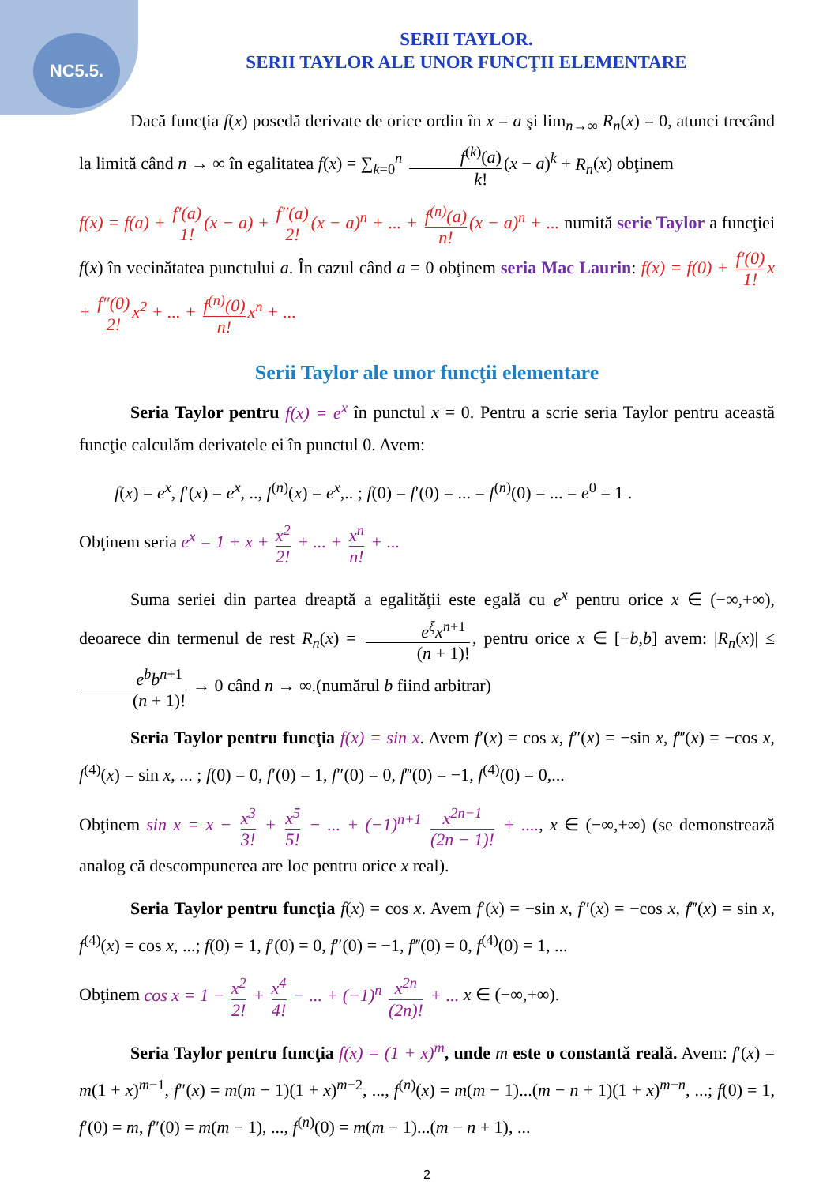NC5.5.
SERII TAYLOR.
SERII TAYLOR ALE UNOR FUNCŢII ELEMENTARE
Dacă funcţia f(x) posedă derivate de orice ordin în x = a şi lim<sub>n→∞</sub> R<sub>n</sub>(x) = 0, atunci trecând la limită când n → ∞ în egalitatea f(x) = ∑<sub>k=0</sub><sup>n</sup> f<sup>(k)</sup>(a) k! (x − a)<sup>k</sup> + R<sub>n</sub>(x) obţinem
f(x) = f(a) + f′(a) 1! (x − a) + f″(a) 2! (x − a)<sup>n</sup> + ... + f<sup>(n)</sup>(a) n! (x − a)<sup>n</sup> + ... numită serie Taylor a funcţiei f(x) în vecinătatea punctului a. În cazul când a = 0 obţinem seria Mac Laurin: f(x) = f(0) + f′(0) 1! x + f″(0) 2! x<sup>2</sup> + ... + f<sup>(n)</sup>(0) n! x<sup>n</sup> + ...
Serii Taylor ale unor funcţii elementare
Seria Taylor pentru f(x) = e<sup>x</sup> în punctul x = 0. Pentru a scrie seria Taylor pentru această funcţie calculăm derivatele ei în punctul 0. Avem:
f(x) = e<sup>x</sup>, f′(x) = e<sup>x</sup>, .., f<sup>(n)</sup>(x) = e<sup>x</sup>,.. ; f(0) = f′(0) = ... = f<sup>(n)</sup>(0) = ... = e<sup>0</sup> = 1 .
Obţinem seria e<sup>x</sup> = 1 + x + x<sup>2</sup> 2! + ... + x<sup>n</sup> n! + ...
Suma seriei din partea dreaptă a egalităţii este egală cu e<sup>x</sup> pentru orice x ∈ (−∞,+∞), deoarece din termenul de rest R<sub>n</sub>(x) = e<sup>ξ</sup>x<sup>n</sup><sup>+1</sup> (n + 1)!, pentru orice x ∈ [−b,b] avem: |R<sub>n</sub>(x)| ≤ e<sup>b</sup>b<sup>n</sup><sup>+1</sup> (n + 1)! → 0 când n → ∞.(numărul b fiind arbitrar)
Seria Taylor pentru funcţia f(x) = sin x. Avem f′(x) = cos x, f″(x) = −sin x, f‴(x) = −cos x, f<sup>(4)</sup>(x) = sin x, ... ; f(0) = 0, f′(0) = 1, f″(0) = 0, f‴(0) = −1, f<sup>(4)</sup>(0) = 0,...
Obţinem sin x = x − x<sup>3</sup> 3! + x<sup>5</sup> 5! − ... + (−1)<sup>n+1</sup> x<sup>2n−1</sup> (2n − 1)! + ...., x ∈ (−∞,+∞) (se demonstrează analog că descompunerea are loc pentru orice x real).
Seria Taylor pentru funcţia f(x) = cos x. Avem f′(x) = −sin x, f″(x) = −cos x, f‴(x) = sin x, f<sup>(4)</sup>(x) = cos x, ...; f(0) = 1, f′(0) = 0, f″(0) = −1, f‴(0) = 0, f<sup>(4)</sup>(0) = 1, ...
Obţinem cos x = 1 − x<sup>2</sup> 2! + x<sup>4</sup> 4! − ... + (−1)<sup>n</sup> x<sup>2n</sup> (2n)! + ... x ∈ (−∞,+∞).
Seria Taylor pentru funcţia f(x) = (1 + x)<sup>m</sup>, unde m este o constantă reală. Avem: f′(x) = m(1 + x)<sup>m−1</sup>, f″(x) = m(m − 1)(1 + x)<sup>m−2</sup>, ..., f<sup>(n)</sup>(x) = m(m − 1)...(m − n + 1)(1 + x)<sup>m−n</sup>, ...; f(0) = 1, f′(0) = m, f″(0) = m(m − 1), ..., f<sup>(n)</sup>(0) = m(m − 1)...(m − n + 1), ...
2